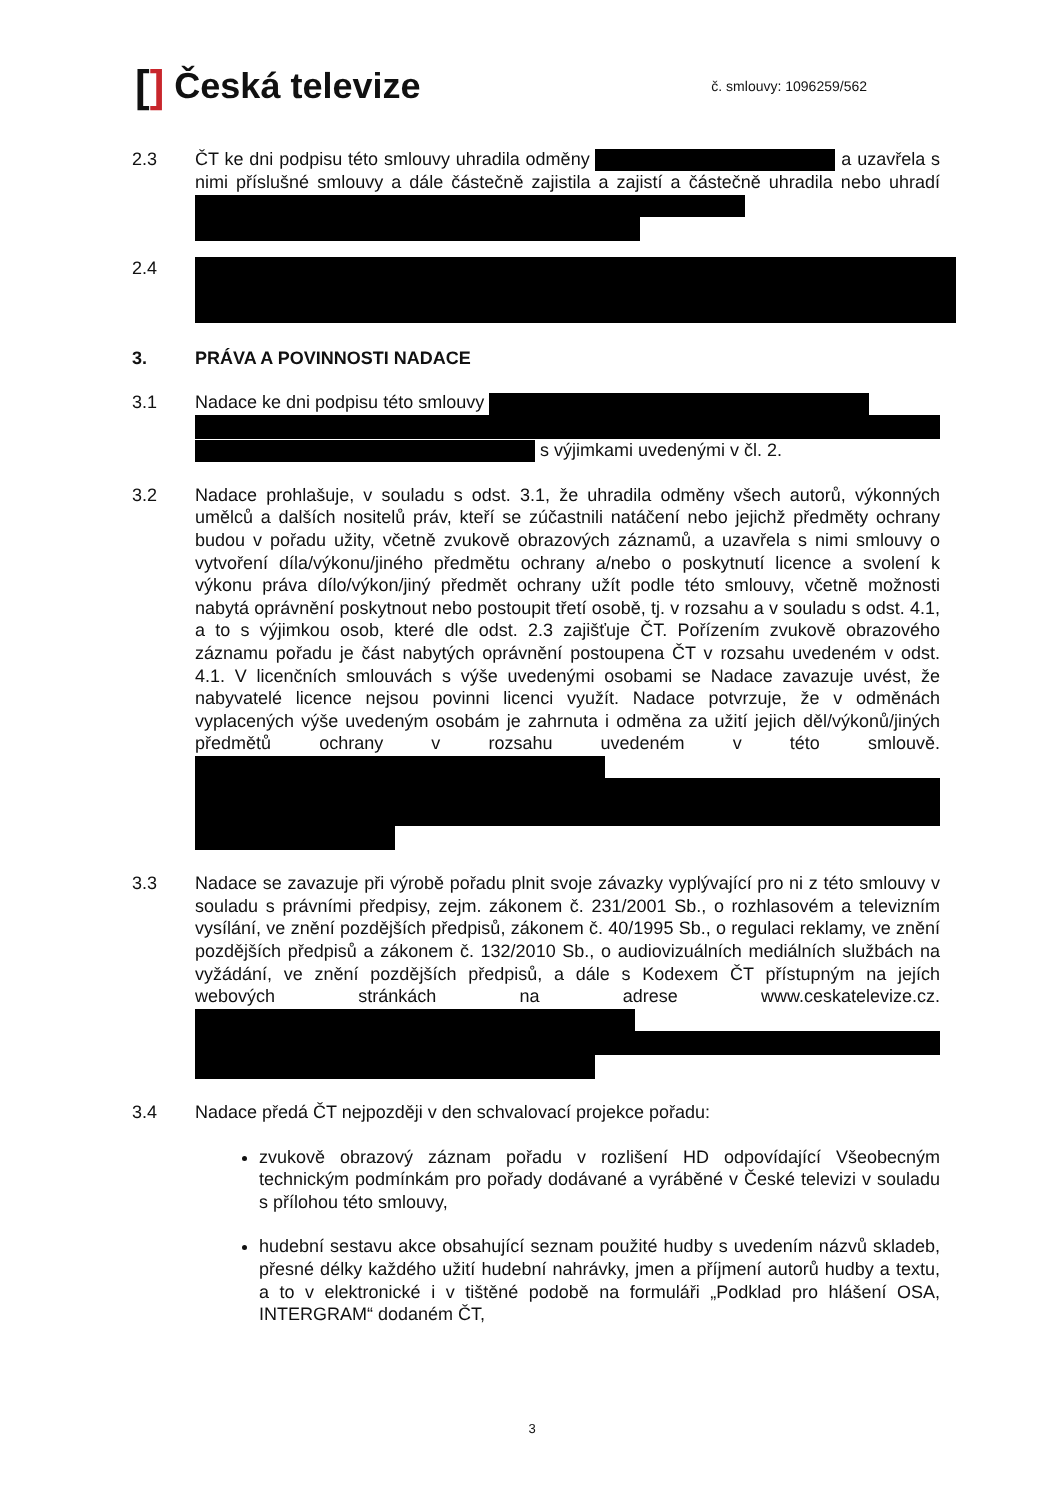[] Česká televize
č. smlouvy: 1096259/562
2.3 ČT ke dni podpisu této smlouvy uhradila odměny a uzavřela s nimi příslušné smlouvy a dále částečně zajistila a zajistí a částečně uhradila nebo uhradí
2.4
3. PRÁVA A POVINNOSTI NADACE
3.1 Nadace ke dni podpisu této smlouvy
s výjimkami uvedenými v čl. 2.
3.2 Nadace prohlašuje, v souladu s odst. 3.1, že uhradila odměny všech autorů, výkonných umělců a dalších nositelů práv, kteří se zúčastnili natáčení nebo jejichž předměty ochrany budou v pořadu užity, včetně zvukově obrazových záznamů, a uzavřela s nimi smlouvy o vytvoření díla/výkonu/jiného předmětu ochrany a/nebo o poskytnutí licence a svolení k výkonu práva dílo/výkon/jiný předmět ochrany užít podle této smlouvy, včetně možnosti nabytá oprávnění poskytnout nebo postoupit třetí osobě, tj. v rozsahu a v souladu s odst. 4.1, a to s výjimkou osob, které dle odst. 2.3 zajišťuje ČT. Pořízením zvukově obrazového záznamu pořadu je část nabytých oprávnění postoupena ČT v rozsahu uvedeném v odst. 4.1. V licenčních smlouvách s výše uvedenými osobami se Nadace zavazuje uvést, že nabyvatelé licence nejsou povinni licenci využít. Nadace potvrzuje, že v odměnách vyplacených výše uvedeným osobám je zahrnuta i odměna za užití jejich děl/výkonů/jiných předmětů ochrany v rozsahu uvedeném v této smlouvě.
3.3 Nadace se zavazuje při výrobě pořadu plnit svoje závazky vyplývající pro ni z této smlouvy v souladu s právními předpisy, zejm. zákonem č. 231/2001 Sb., o rozhlasovém a televizním vysílání, ve znění pozdějších předpisů, zákonem č. 40/1995 Sb., o regulaci reklamy, ve znění pozdějších předpisů a zákonem č. 132/2010 Sb., o audiovizuálních mediálních službách na vyžádání, ve znění pozdějších předpisů, a dále s Kodexem ČT přístupným na jejích webových stránkách na adrese www.ceskatelevize.cz.
3.4 Nadace předá ČT nejpozději v den schvalovací projekce pořadu:
zvukově obrazový záznam pořadu v rozlišení HD odpovídající Všeobecným technickým podmínkám pro pořady dodávané a vyráběné v České televizi v souladu s přílohou této smlouvy,
hudební sestavu akce obsahující seznam použité hudby s uvedením názvů skladeb, přesné délky každého užití hudební nahrávky, jmen a příjmení autorů hudby a textu, a to v elektronické i v tištěné podobě na formuláři „Podklad pro hlášení OSA, INTERGRAM“ dodaném ČT,
3